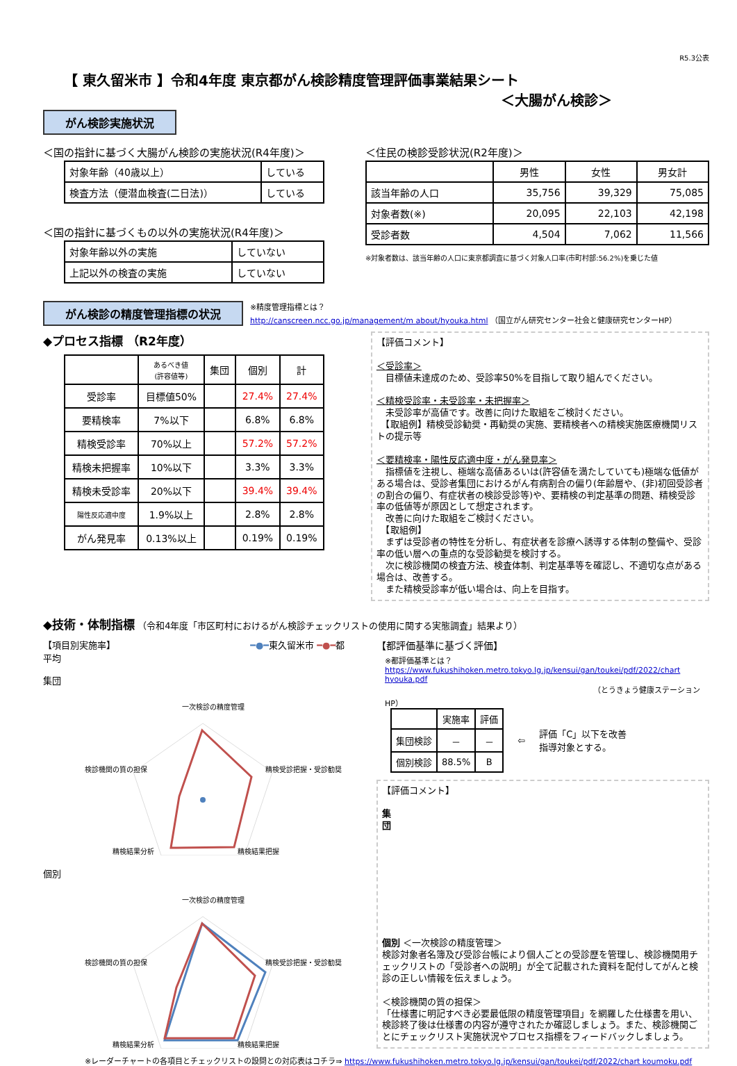R5.3公表
【 東久留米市 】令和4年度 東京都がん検診精度管理評価事業結果シート
＜大腸がん検診＞
がん検診実施状況
＜国の指針に基づく大腸がん検診の実施状況(R4年度)＞
| 対象年齢（40歳以上） | している |
| 検査方法（便潜血検査(二日法)） | している |
＜国の指針に基づくもの以外の実施状況(R4年度)＞
| 対象年齢以外の実施 | していない |
| 上記以外の検査の実施 | していない |
＜住民の検診受診状況(R2年度)＞
| | 男性 | 女性 | 男女計 |
| --- | --- | --- | --- |
| 該当年齢の人口 | 35,756 | 39,329 | 75,085 |
| 対象者数(※) | 20,095 | 22,103 | 42,198 |
| 受診者数 | 4,504 | 7,062 | 11,566 |
※対象者数は、該当年齢の人口に東京都調査に基づく対象人口率(市町村部:56.2%)を乗じた値
がん検診の精度管理指標の状況
※精度管理指標とは？
http://canscreen.ncc.go.jp/management/m about/hyouka.html （国立がん研究センター社会と健康研究センターHP）
◆プロセス指標 （R2年度）
| | あるべき値 (許容値等) | 集団 | 個別 | 計 |
| --- | --- | --- | --- | --- |
| 受診率 | 目標値50% | | 27.4% | 27.4% |
| 要精検率 | 7%以下 | | 6.8% | 6.8% |
| 精検受診率 | 70%以上 | | 57.2% | 57.2% |
| 精検未把握率 | 10%以下 | | 3.3% | 3.3% |
| 精検未受診率 | 20%以下 | | 39.4% | 39.4% |
| 陽性反応適中度 | 1.9%以上 | | 2.8% | 2.8% |
| がん発見率 | 0.13%以上 | | 0.19% | 0.19% |
【評価コメント】
＜受診率＞
　目標値未達成のため、受診率50%を目指して取り組んでください。
＜精検受診率・未受診率・未把握率＞
　未受診率が高値です。改善に向けた取組をご検討ください。
　【取組例】精検受診勧奨・再勧奨の実施、要精検者への精検実施医療機関リストの提示等
＜要精検率・陽性反応適中度・がん発見率＞
　指標値を注視し、極端な高値あるいは(許容値を満たしていても)極端な低値がある場合は、受診者集団におけるがん有病割合の偏り(年齢層や、(非)初回受診者の割合の偏り、有症状者の検診受診等)や、要精検の判定基準の問題、精検受診率の低値等が原因として想定されます。
　改善に向けた取組をご検討ください。
　【取組例】
　まずは受診者の特性を分析し、有症状者を診療へ誘導する体制の整備や、受診率の低い層への重点的な受診勧奨を検討する。
　次に検診機関の検査方法、検査体制、判定基準等を確認し、不適切な点がある場合は、改善する。
　また精検受診率が低い場合は、向上を目指す。
◆技術・体制指標 （令和4年度「市区町村におけるがん検診チェックリストの使用に関する実態調査」結果より）
【項目別実施率】 ━●━東久留米市 ━●━都平均
集団
一次検診の精度管理
検診機関の質の担保
精検受診把握・受診勧奨
精検結果分析
精検結果把握
個別
一次検診の精度管理
検診機関の質の担保
精検受診把握・受診勧奨
精検結果分析
精検結果把握
【都評価基準に基づく評価】
※都評価基準とは？
https://www.fukushihoken.metro.tokyo.lg.jp/kensui/gan/toukei/pdf/2022/chart hyouka.pdf
（とうきょう健康ステーションHP）
| | 実施率 | 評価 |
| --- | --- | --- |
| 集団検診 | － | － |
| 個別検診 | 88.5% | B |
⇦ 評価「C」以下を改善
指導対象とする。
【評価コメント】
集
団
個別 ＜一次検診の精度管理＞
検診対象者名簿及び受診台帳により個人ごとの受診歴を管理し、検診機関用チェックリストの「受診者への説明」が全て記載された資料を配付してがんと検診の正しい情報を伝えましょう。
＜検診機関の質の担保＞
「仕様書に明記すべき必要最低限の精度管理項目」を網羅した仕様書を用い、検診終了後は仕様書の内容が遵守されたか確認しましょう。また、検診機関ごとにチェックリスト実施状況やプロセス指標をフィードバックしましょう。
※レーダーチャートの各項目とチェックリストの設問との対応表はコチラ⇒ https://www.fukushihoken.metro.tokyo.lg.jp/kensui/gan/toukei/pdf/2022/chart koumoku.pdf